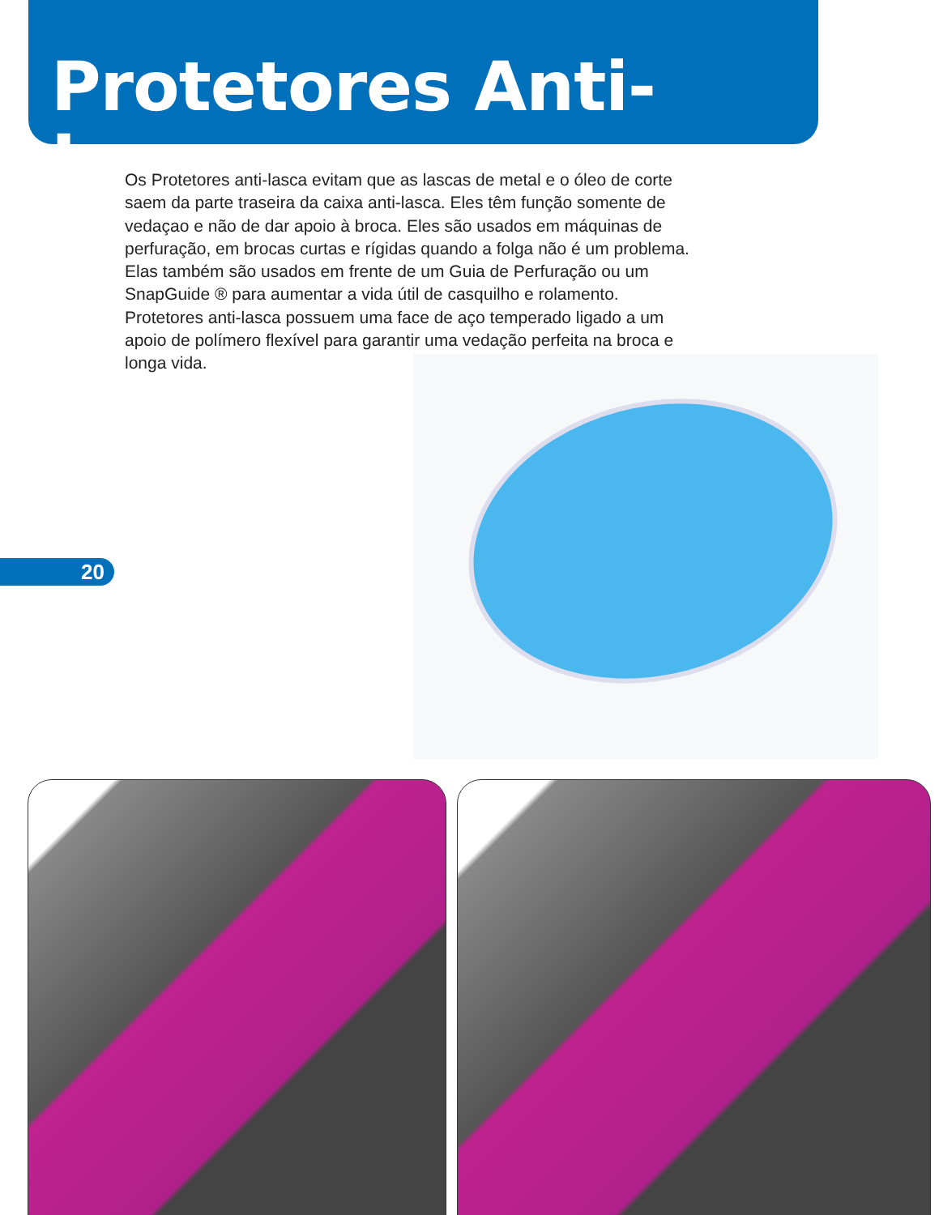Protetores Anti-Lasca
Os Protetores anti-lasca evitam que as lascas de metal e o óleo de corte saem da parte traseira da caixa anti-lasca. Eles têm função somente de vedaçao e não de dar apoio à broca. Eles são usados em máquinas de perfuração, em brocas curtas e rígidas quando a folga não é um problema. Elas também são usados em frente de um Guia de Perfuração ou um SnapGuide ® para aumentar a vida útil de casquilho e rolamento. Protetores anti-lasca possuem uma face de aço temperado ligado a um apoio de polímero flexível para garantir uma vedação perfeita na broca e longa vida.
20